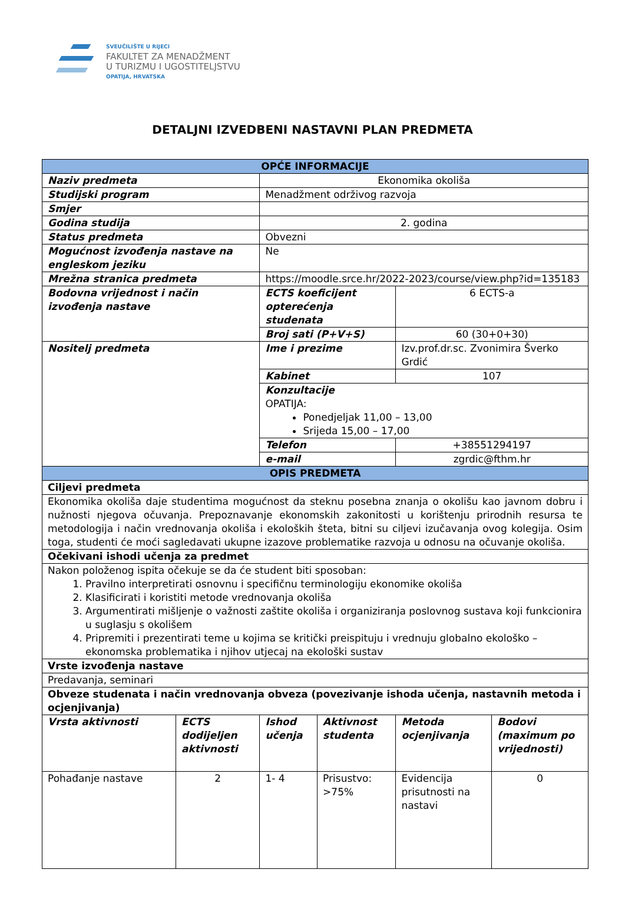SVEUČILIŠTE U RIJECI
FAKULTET ZA MENADŽMENT
U TURIZMU I UGOSTITELJSTVU
OPATIJA, HRVATSKA
DETALJNI IZVEDBENI NASTAVNI PLAN PREDMETA
| OPĆE INFORMACIJE | | | | | |
| Naziv predmeta | | Ekonomika okoliša | | | |
| Studijski program | | Menadžment održivog razvoja | | | |
| Smjer | | | | | |
| Godina studija | | 2. godina | | | |
| Status predmeta | | Obvezni | | | |
| Mogućnost izvođenja nastave na engleskom jeziku | | Ne | | | |
| Mrežna stranica predmeta | | https://moodle.srce.hr/2022-2023/course/view.php?id=135183 | | | |
| Bodovna vrijednost i način izvođenja nastave | | ECTS koeficijent opterećenja studenata | | 6 ECTS-a | |
| | | Broj sati (P+V+S) | | 60 (30+0+30) | |
| Nositelj predmeta | | Ime i prezime | | Izv.prof.dr.sc. Zvonimira Šverko Grdić | |
| | | Kabinet | | 107 | |
| | | Konzultacije OPATIJA: Ponedjeljak 11,00 – 13,00 Srijeda 15,00 – 17,00 | | | |
| | | Telefon | | +38551294197 | |
| | | e-mail | | zgrdic@fthm.hr | |
| OPIS PREDMETA | | | | | |
| Ciljevi predmeta | | | | | |
| Ekonomika okoliša daje studentima mogućnost da steknu posebna znanja o okolišu kao javnom dobru i nužnosti njegova očuvanja. Prepoznavanje ekonomskih zakonitosti u korištenju prirodnih resursa te metodologija i način vrednovanja okoliša i ekoloških šteta, bitni su ciljevi izučavanja ovog kolegija. Osim toga, studenti će moći sagledavati ukupne izazove problematike razvoja u odnosu na očuvanje okoliša. | | | | | |
| Očekivani ishodi učenja za predmet | | | | | |
| Nakon položenog ispita očekuje se da će student biti sposoban: 1. Pravilno interpretirati osnovnu i specifičnu terminologiju ekonomike okoliša 2. Klasificirati i koristiti metode vrednovanja okoliša 3. Argumentirati mišljenje o važnosti zaštite okoliša i organiziranja poslovnog sustava koji funkcionira u suglasju s okolišem 4. Pripremiti i prezentirati teme u kojima se kritički preispituju i vrednuju globalno ekološko – ekonomska problematika i njihov utjecaj na ekološki sustav | | | | | |
| Vrste izvođenja nastave | | | | | |
| Predavanja, seminari | | | | | |
| Obveze studenata i način vrednovanja obveza (povezivanje ishoda učenja, nastavnih metoda i ocjenjivanja) | | | | | |
| Vrsta aktivnosti | ECTS dodijeljen aktivnosti | Ishod učenja | Aktivnost studenta | Metoda ocjenjivanja | Bodovi (maximum po vrijednosti) |
| Pohađanje nastave | 2 | 1- 4 | Prisustvo: >75% | Evidencija prisutnosti na nastavi | 0 |